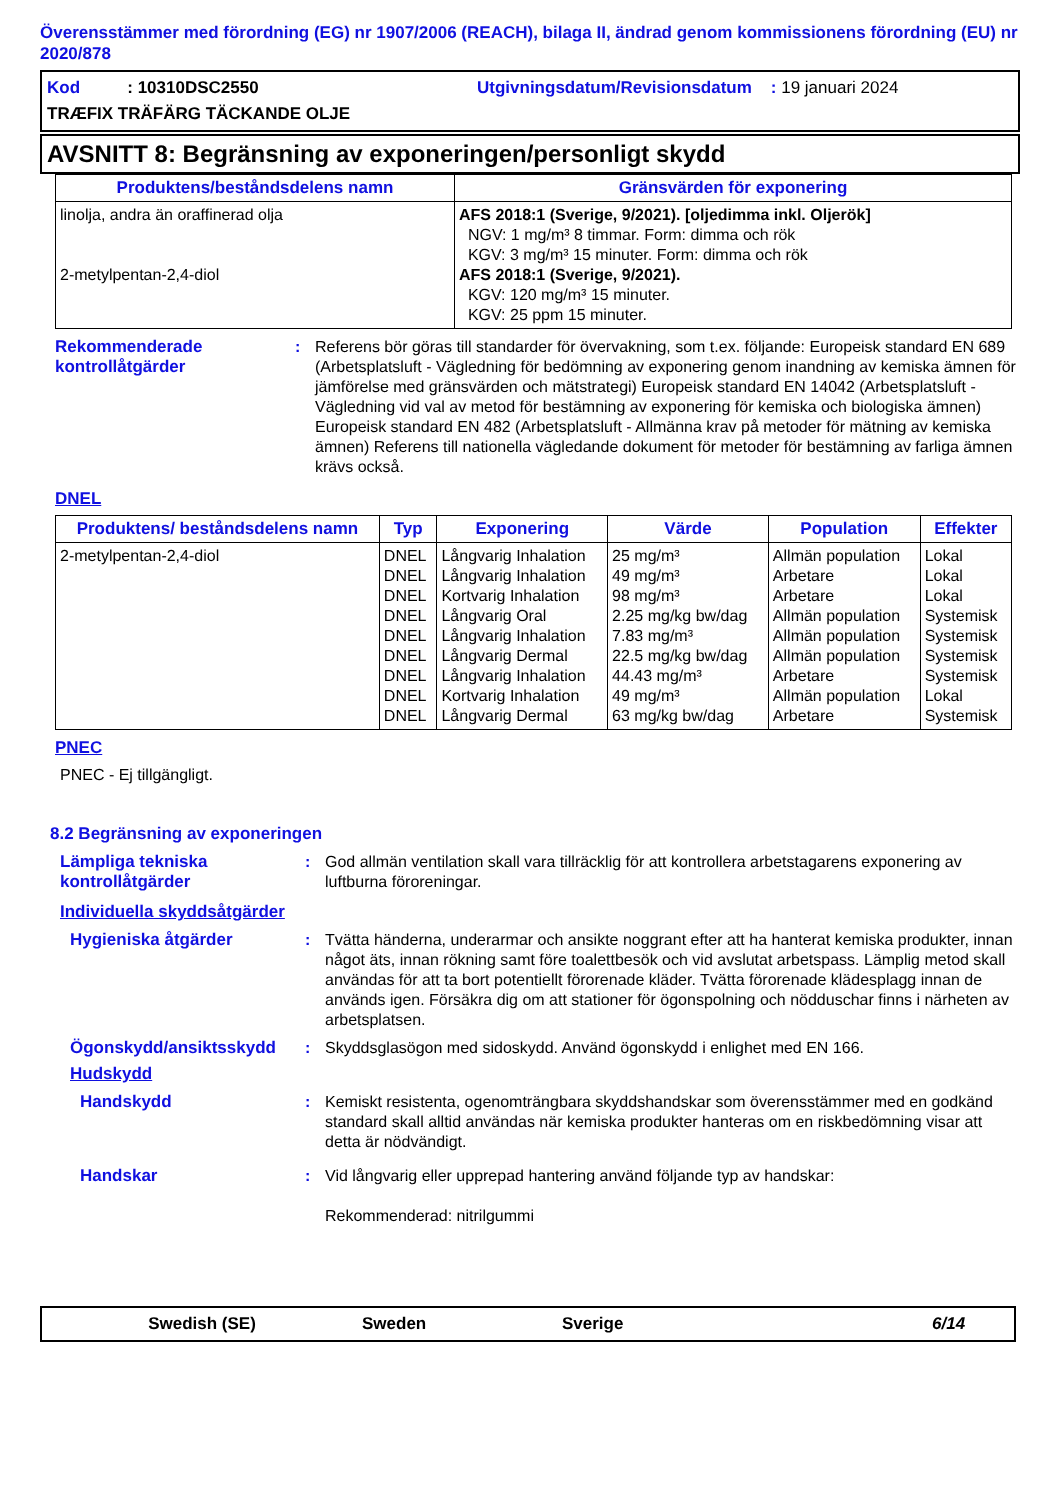Överensstämmer med förordning (EG) nr 1907/2006 (REACH), bilaga II, ändrad genom kommissionens förordning (EU) nr 2020/878
Kod : 10310DSC2550 Utgivningsdatum/Revisionsdatum : 19 januari 2024
TRÆFIX TRÄFÄRG TÄCKANDE OLJE
AVSNITT 8: Begränsning av exponeringen/personligt skydd
| Produktens/beståndsdelens namn | Gränsvärden för exponering |
| --- | --- |
| linolja, andra än oraffinerad olja 2-metylpentan-2,4-diol | AFS 2018:1 (Sverige, 9/2021). [oljedimma inkl. Oljerök] NGV: 1 mg/m³ 8 timmar. Form: dimma och rök KGV: 3 mg/m³ 15 minuter. Form: dimma och rök AFS 2018:1 (Sverige, 9/2021). KGV: 120 mg/m³ 15 minuter. KGV: 25 ppm 15 minuter. |
Rekommenderade kontrollåtgärder
: Referens bör göras till standarder för övervakning, som t.ex. följande: Europeisk standard EN 689 (Arbetsplatsluft - Vägledning för bedömning av exponering genom inandning av kemiska ämnen för jämförelse med gränsvärden och mätstrategi) Europeisk standard EN 14042 (Arbetsplatsluft - Vägledning vid val av metod för bestämning av exponering för kemiska och biologiska ämnen) Europeisk standard EN 482 (Arbetsplatsluft - Allmänna krav på metoder för mätning av kemiska ämnen) Referens till nationella vägledande dokument för metoder för bestämning av farliga ämnen krävs också.
DNEL
| Produktens/ beståndsdelens namn | Typ | Exponering | Värde | Population | Effekter |
| --- | --- | --- | --- | --- | --- |
| 2-metylpentan-2,4-diol | DNEL DNEL DNEL DNEL DNEL DNEL DNEL DNEL DNEL | Långvarig Inhalation Långvarig Inhalation Kortvarig Inhalation Långvarig Oral Långvarig Inhalation Långvarig Dermal Långvarig Inhalation Kortvarig Inhalation Långvarig Dermal | 25 mg/m³ 49 mg/m³ 98 mg/m³ 2.25 mg/kg bw/dag 7.83 mg/m³ 22.5 mg/kg bw/dag 44.43 mg/m³ 49 mg/m³ 63 mg/kg bw/dag | Allmän population Arbetare Arbetare Allmän population Allmän population Allmän population Arbetare Allmän population Arbetare | Lokal Lokal Lokal Systemisk Systemisk Systemisk Systemisk Lokal Systemisk |
PNEC
PNEC - Ej tillgängligt.
8.2 Begränsning av exponeringen
Lämpliga tekniska kontrollåtgärder
: God allmän ventilation skall vara tillräcklig för att kontrollera arbetstagarens exponering av luftburna föroreningar.
Individuella skyddsåtgärder
Hygieniska åtgärder : Tvätta händerna, underarmar och ansikte noggrant efter att ha hanterat kemiska produkter, innan något äts, innan rökning samt före toalettbesök och vid avslutat arbetspass. Lämplig metod skall användas för att ta bort potentiellt förorenade kläder. Tvätta förorenade klädesplagg innan de används igen. Försäkra dig om att stationer för ögonspolning och nödduschar finns i närheten av arbetsplatsen.
Ögonskydd/ansiktsskydd : Skyddsglasögon med sidoskydd. Använd ögonskydd i enlighet med EN 166.
Hudskydd
Handskydd : Kemiskt resistenta, ogenomträngbara skyddshandskar som överensstämmer med en godkänd standard skall alltid användas när kemiska produkter hanteras om en riskbedömning visar att detta är nödvändigt.
Handskar : Vid långvarig eller upprepad hantering använd följande typ av handskar:
Rekommenderad: nitrilgummi
Swedish (SE) Sweden Sverige 6/14